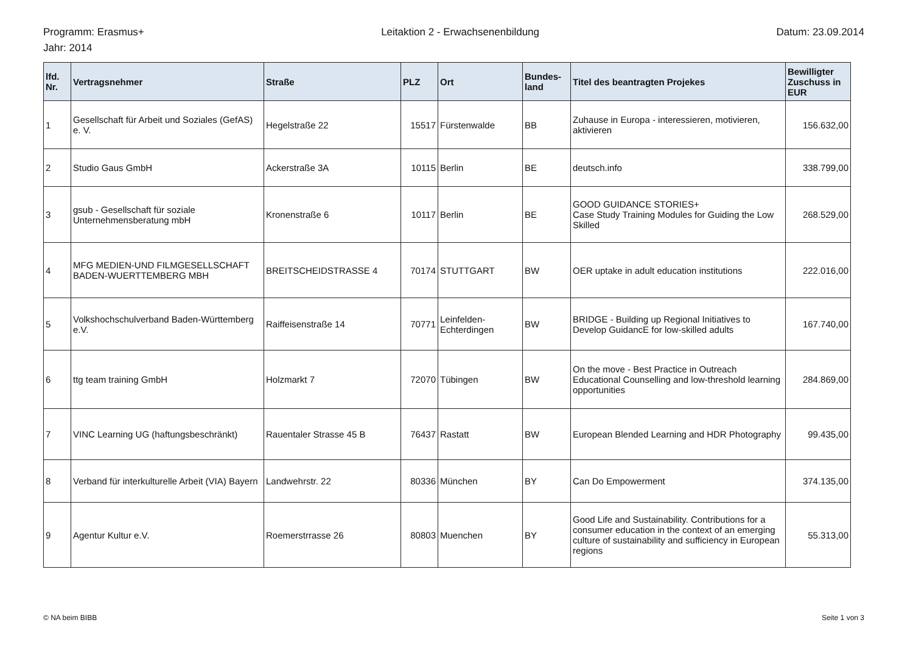Programm: Erasmus+
Jahr: 2014
Leitaktion 2 - Erwachsenenbildung
Datum: 23.09.2014
| lfd. Nr. | Vertragsnehmer | Straße | PLZ | Ort | Bundes-land | Titel des beantragten Projekes | Bewilligter Zuschuss in EUR |
| --- | --- | --- | --- | --- | --- | --- | --- |
| 1 | Gesellschaft für Arbeit und Soziales (GefAS) e. V. | Hegelstraße 22 | 15517 | Fürstenwalde | BB | Zuhause in Europa - interessieren, motivieren, aktivieren | 156.632,00 |
| 2 | Studio Gaus GmbH | Ackerstraße 3A | 10115 | Berlin | BE | deutsch.info | 338.799,00 |
| 3 | gsub - Gesellschaft für soziale Unternehmensberatung mbH | Kronenstraße 6 | 10117 | Berlin | BE | GOOD GUIDANCE STORIES+ Case Study Training Modules for Guiding the Low Skilled | 268.529,00 |
| 4 | MFG MEDIEN-UND FILMGESELLSCHAFT BADEN-WUERTTEMBERG MBH | BREITSCHEIDSTRASSE 4 | 70174 | STUTTGART | BW | OER uptake in adult education institutions | 222.016,00 |
| 5 | Volkshochschulverband Baden-Württemberg e.V. | Raiffeisenstraße 14 | 70771 | Leinfelden-Echterdingen | BW | BRIDGE - Building up Regional Initiatives to Develop GuidancE for low-skilled adults | 167.740,00 |
| 6 | ttg team training GmbH | Holzmarkt 7 | 72070 | Tübingen | BW | On the move - Best Practice in Outreach Educational Counselling and low-threshold learning opportunities | 284.869,00 |
| 7 | VINC Learning UG (haftungsbeschränkt) | Rauentaler Strasse 45 B | 76437 | Rastatt | BW | European Blended Learning and HDR Photography | 99.435,00 |
| 8 | Verband für interkulturelle Arbeit (VIA) Bayern | Landwehrstr. 22 | 80336 | München | BY | Can Do Empowerment | 374.135,00 |
| 9 | Agentur Kultur e.V. | Roemerstrrasse 26 | 80803 | Muenchen | BY | Good Life and Sustainability. Contributions for a consumer education in the context of an emerging culture of sustainability and sufficiency in European regions | 55.313,00 |
© NA beim BIBB Seite 1 von 3